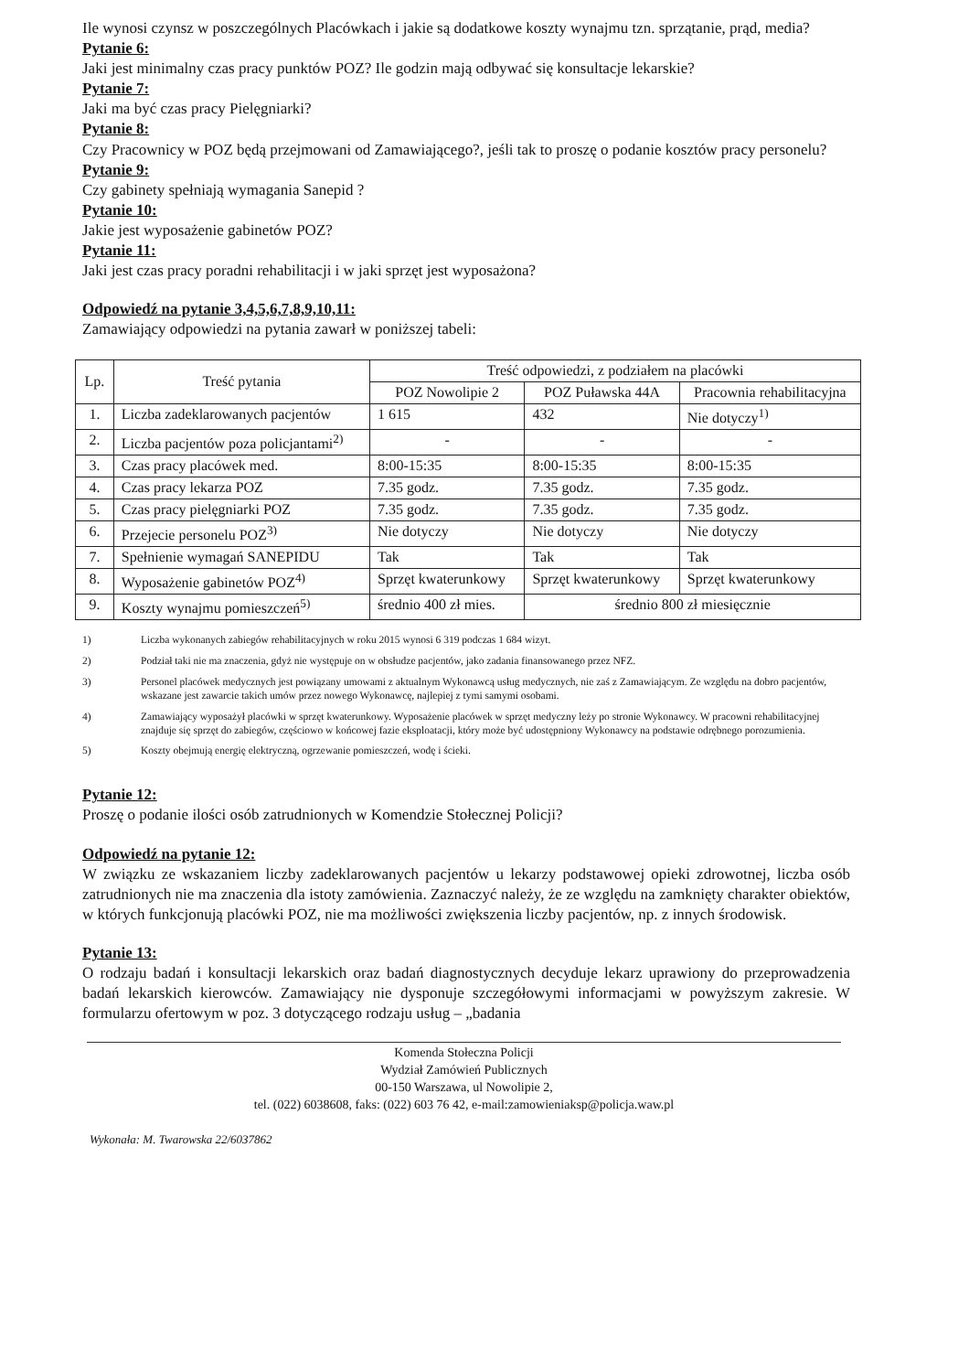Ile wynosi czynsz w poszczególnych Placówkach i jakie są dodatkowe koszty wynajmu tzn. sprzątanie, prąd, media?
Pytanie 6:
Jaki jest minimalny czas pracy punktów POZ? Ile godzin mają odbywać się konsultacje lekarskie?
Pytanie 7:
Jaki ma być czas pracy Pielęgniarki?
Pytanie 8:
Czy Pracownicy w POZ będą przejmowani od Zamawiającego?, jeśli tak to proszę o podanie kosztów pracy personelu?
Pytanie 9:
Czy gabinety spełniają wymagania Sanepid ?
Pytanie 10:
Jakie jest wyposażenie gabinetów POZ?
Pytanie 11:
Jaki jest czas pracy poradni rehabilitacji i w jaki sprzęt jest wyposażona?
Odpowiedź na pytanie 3,4,5,6,7,8,9,10,11:
Zamawiający odpowiedzi na pytania zawarł w poniższej tabeli:
| Lp. | Treść pytania | Treść odpowiedzi, z podziałem na placówki | | |
| --- | --- | --- | --- | --- |
| | | POZ Nowolipie 2 | POZ Puławska 44A | Pracownia rehabilitacyjna |
| 1. | Liczba zadeklarowanych pacjentów | 1 615 | 432 | Nie dotyczy<sup>1)</sup> |
| 2. | Liczba pacjentów poza policjantami<sup>2)</sup> | - | - | - |
| 3. | Czas pracy placówek med. | 8:00-15:35 | 8:00-15:35 | 8:00-15:35 |
| 4. | Czas pracy lekarza POZ | 7.35 godz. | 7.35 godz. | 7.35 godz. |
| 5. | Czas pracy pielęgniarki POZ | 7.35 godz. | 7.35 godz. | 7.35 godz. |
| 6. | Przejecie personelu POZ<sup>3)</sup> | Nie dotyczy | Nie dotyczy | Nie dotyczy |
| 7. | Spełnienie wymagań SANEPIDU | Tak | Tak | Tak |
| 8. | Wyposażenie gabinetów POZ<sup>4)</sup> | Sprzęt kwaterunkowy | Sprzęt kwaterunkowy | Sprzęt kwaterunkowy |
| 9. | Koszty wynajmu pomieszczeń<sup>5)</sup> | średnio 400 zł mies. | średnio 800 zł miesięcznie | |
1) Liczba wykonanych zabiegów rehabilitacyjnych w roku 2015 wynosi 6 319 podczas 1 684 wizyt.
2) Podział taki nie ma znaczenia, gdyż nie występuje on w obsłudze pacjentów, jako zadania finansowanego przez NFZ.
3) Personel placówek medycznych jest powiązany umowami z aktualnym Wykonawcą usług medycznych, nie zaś z Zamawiającym. Ze względu na dobro pacjentów, wskazane jest zawarcie takich umów przez nowego Wykonawcę, najlepiej z tymi samymi osobami.
4) Zamawiający wyposażył placówki w sprzęt kwaterunkowy. Wyposażenie placówek w sprzęt medyczny leży po stronie Wykonawcy. W pracowni rehabilitacyjnej znajduje się sprzęt do zabiegów, częściowo w końcowej fazie eksploatacji, który może być udostępniony Wykonawcy na podstawie odrębnego porozumienia.
5) Koszty obejmują energię elektryczną, ogrzewanie pomieszczeń, wodę i ścieki.
Pytanie 12:
Proszę o podanie ilości osób zatrudnionych w Komendzie Stołecznej Policji?
Odpowiedź na pytanie 12:
W związku ze wskazaniem liczby zadeklarowanych pacjentów u lekarzy podstawowej opieki zdrowotnej, liczba osób zatrudnionych nie ma znaczenia dla istoty zamówienia. Zaznaczyć należy, że ze względu na zamknięty charakter obiektów, w których funkcjonują placówki POZ, nie ma możliwości zwiększenia liczby pacjentów, np. z innych środowisk.
Pytanie 13:
O rodzaju badań i konsultacji lekarskich oraz badań diagnostycznych decyduje lekarz uprawiony do przeprowadzenia badań lekarskich kierowców. Zamawiający nie dysponuje szczegółowymi informacjami w powyższym zakresie. W formularzu ofertowym w poz. 3 dotyczącego rodzaju usług – „badania
Komenda Stołeczna Policji
Wydział Zamówień Publicznych
00-150 Warszawa, ul Nowolipie 2,
tel. (022) 6038608, faks: (022) 603 76 42, e-mail:zamowieniaksp@policja.waw.pl
Wykonała: M. Twarowska 22/6037862